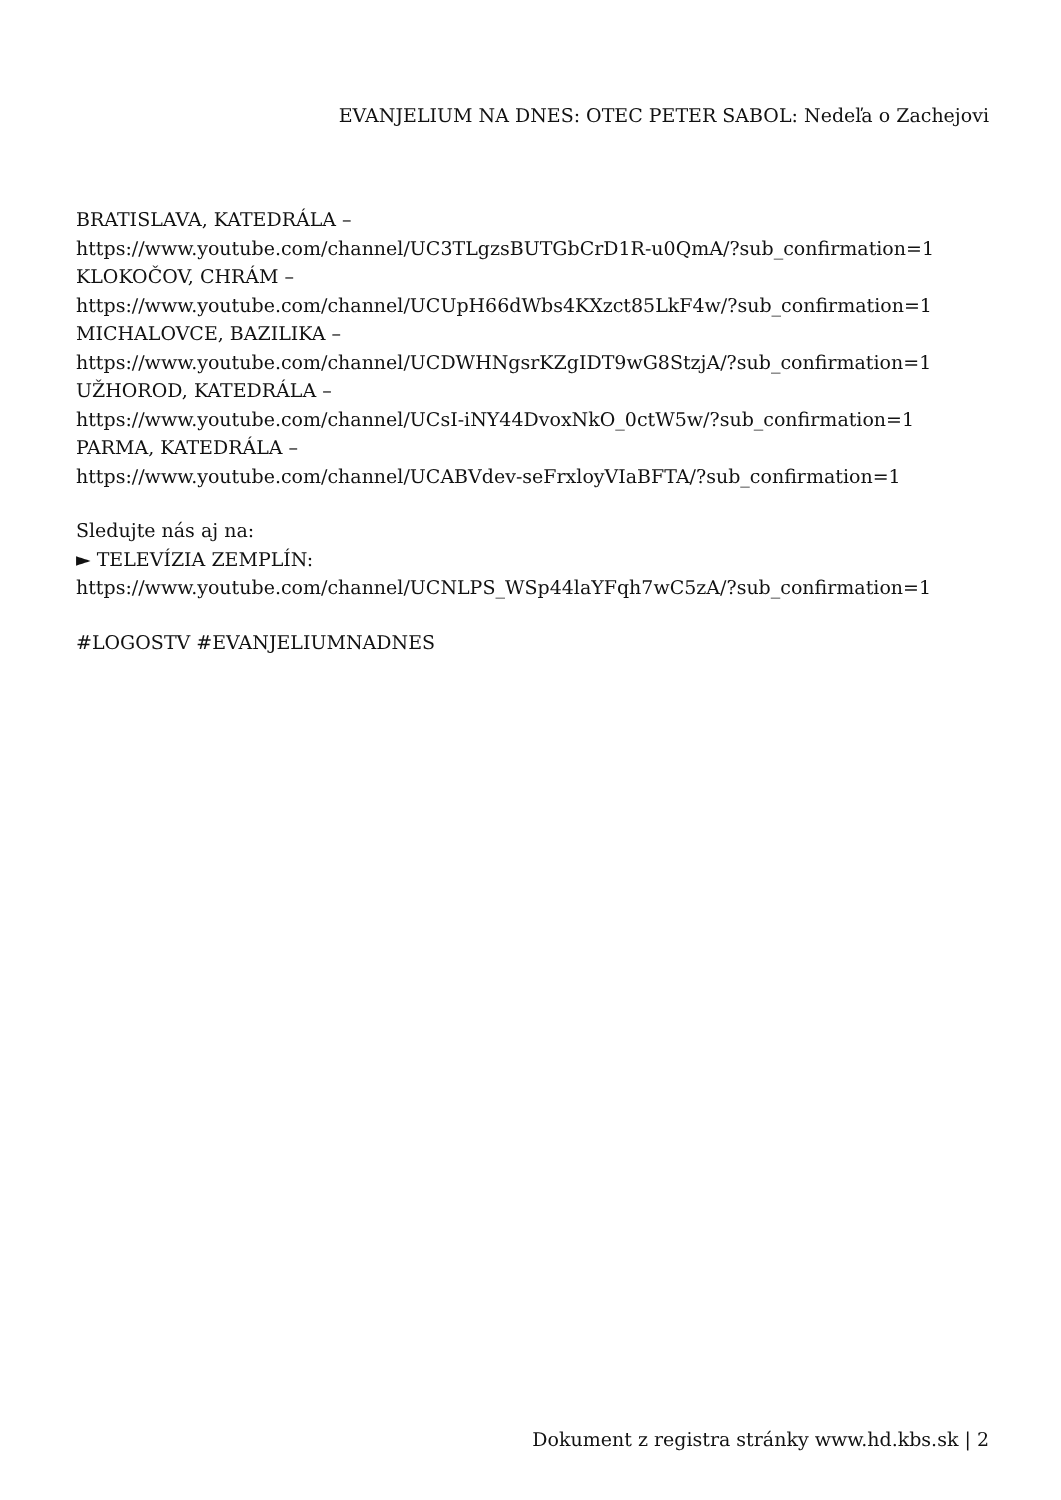EVANJELIUM NA DNES: OTEC PETER SABOL: Nedeľa o Zachejovi
BRATISLAVA, KATEDRÁLA –
https://www.youtube.com/channel/UC3TLgzsBUTGbCrD1R-u0QmA/?sub_confirmation=1
KLOKOČOV, CHRÁM –
https://www.youtube.com/channel/UCUpH66dWbs4KXzct85LkF4w/?sub_confirmation=1
MICHALOVCE, BAZILIKA –
https://www.youtube.com/channel/UCDWHNgsrKZgIDT9wG8StzjA/?sub_confirmation=1
UŽHOROD, KATEDRÁLA –
https://www.youtube.com/channel/UCsI-iNY44DvoxNkO_0ctW5w/?sub_confirmation=1
PARMA, KATEDRÁLA –
https://www.youtube.com/channel/UCABVdev-seFrxloyVIaBFTA/?sub_confirmation=1
Sledujte nás aj na:
► TELEVÍZIA ZEMPLÍN:
https://www.youtube.com/channel/UCNLPS_WSp44laYFqh7wC5zA/?sub_confirmation=1
#LOGOSTV #EVANJELIUMNADNES
Dokument z registra stránky www.hd.kbs.sk | 2